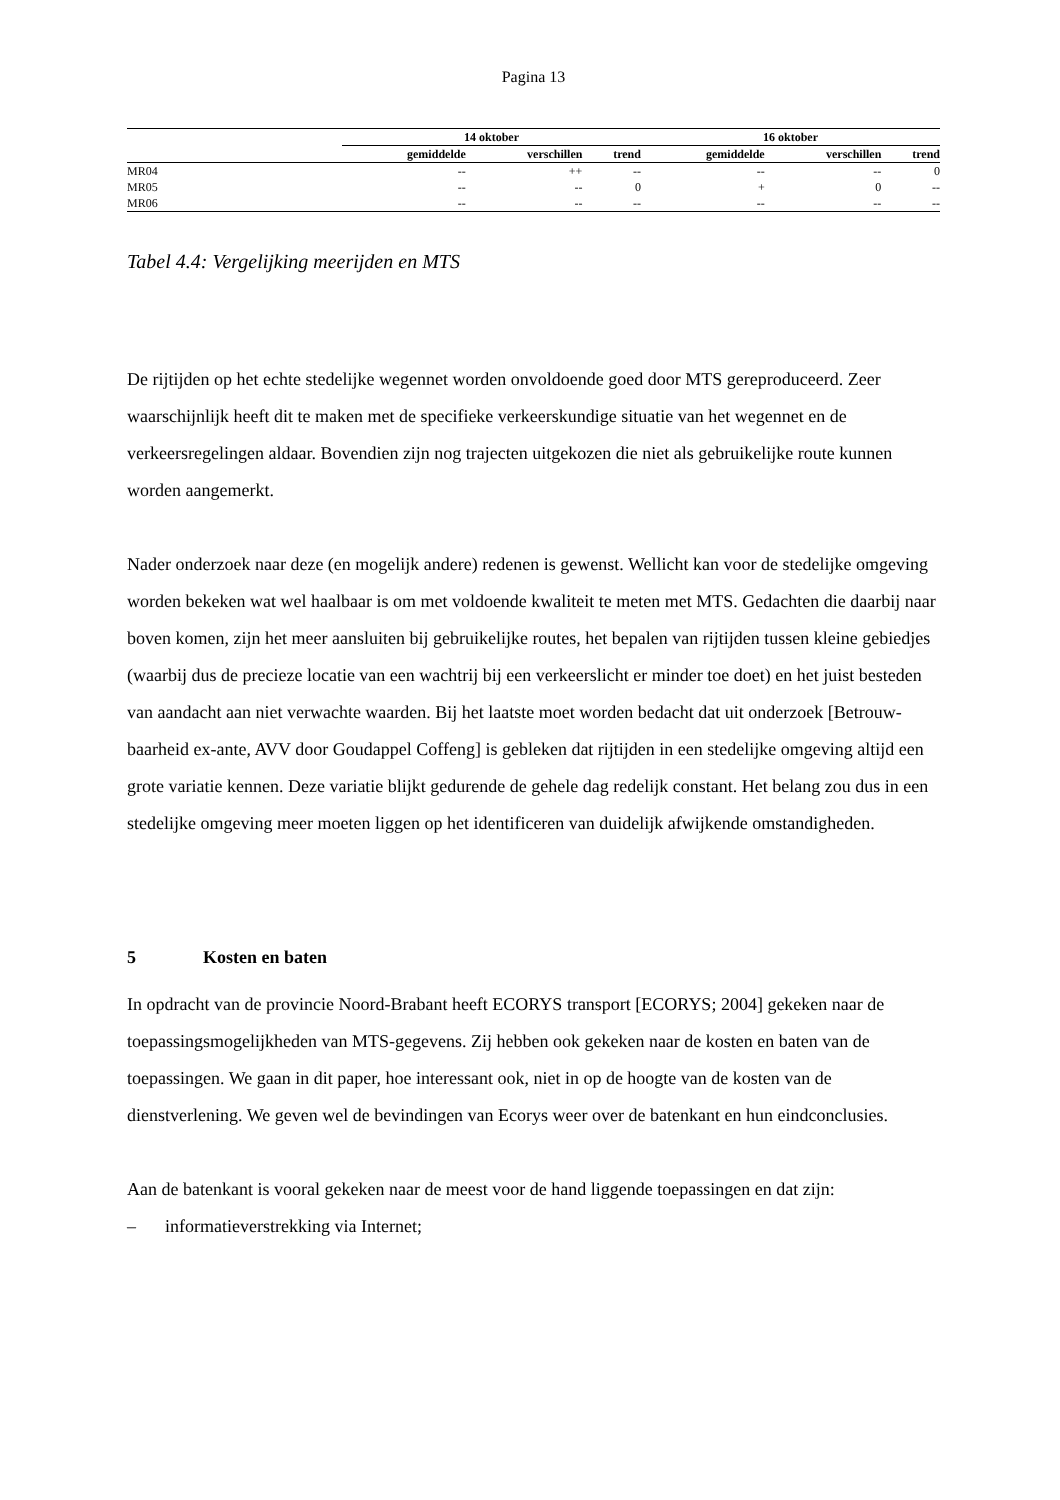Pagina 13
| | 14 oktober | | | 16 oktober | | |
| --- | --- | --- | --- | --- | --- | --- |
| | gemiddelde | verschillen | trend | gemiddelde | verschillen | trend |
| MR04 | -- | ++ | -- | -- | -- | 0 |
| MR05 | -- | -- | 0 | + | 0 | -- |
| MR06 | -- | -- | -- | -- | -- | -- |
Tabel 4.4: Vergelijking meerijden en MTS
De rijtijden op het echte stedelijke wegennet worden onvoldoende goed door MTS gerepro­duceerd. Zeer waarschijnlijk heeft dit te maken met de specifieke verkeerskundige situatie van het wegennet en de verkeersregelingen aldaar. Bovendien zijn nog trajecten uitgekozen die niet als gebruikelijke route kunnen worden aangemerkt.
Nader onderzoek naar deze (en mogelijk andere) redenen is gewenst. Wellicht kan voor de stedelijke omgeving worden bekeken wat wel haalbaar is om met voldoende kwaliteit te me­ten met MTS. Gedachten die daarbij naar boven komen, zijn het meer aansluiten bij gebruike­lijke routes, het bepalen van rijtijden tussen kleine gebiedjes (waarbij dus de precieze locatie van een wachtrij bij een verkeerslicht er minder toe doet) en het juist besteden van aandacht aan niet verwachte waarden. Bij het laatste moet worden bedacht dat uit onderzoek [Betrouw­baarheid ex-ante, AVV door Goudappel Coffeng] is gebleken dat rijtijden in een stedelijke omgeving altijd een grote variatie kennen. Deze variatie blijkt gedurende de gehele dag rede­lijk constant. Het belang zou dus in een stedelijke omgeving meer moeten liggen op het iden­tificeren van duidelijk afwijkende omstandigheden.
5 Kosten en baten
In opdracht van de provincie Noord-Brabant heeft ECORYS transport [ECORYS; 2004] ge­keken naar de toepassingsmogelijkheden van MTS-gegevens. Zij hebben ook gekeken naar de kosten en baten van de toepassingen. We gaan in dit paper, hoe interessant ook, niet in op de hoogte van de kosten van de dienstverlening. We geven wel de bevindingen van Ecorys weer over de batenkant en hun eindconclusies.
Aan de batenkant is vooral gekeken naar de meest voor de hand liggende toepassingen en dat zijn:
– informatieverstrekking via Internet;